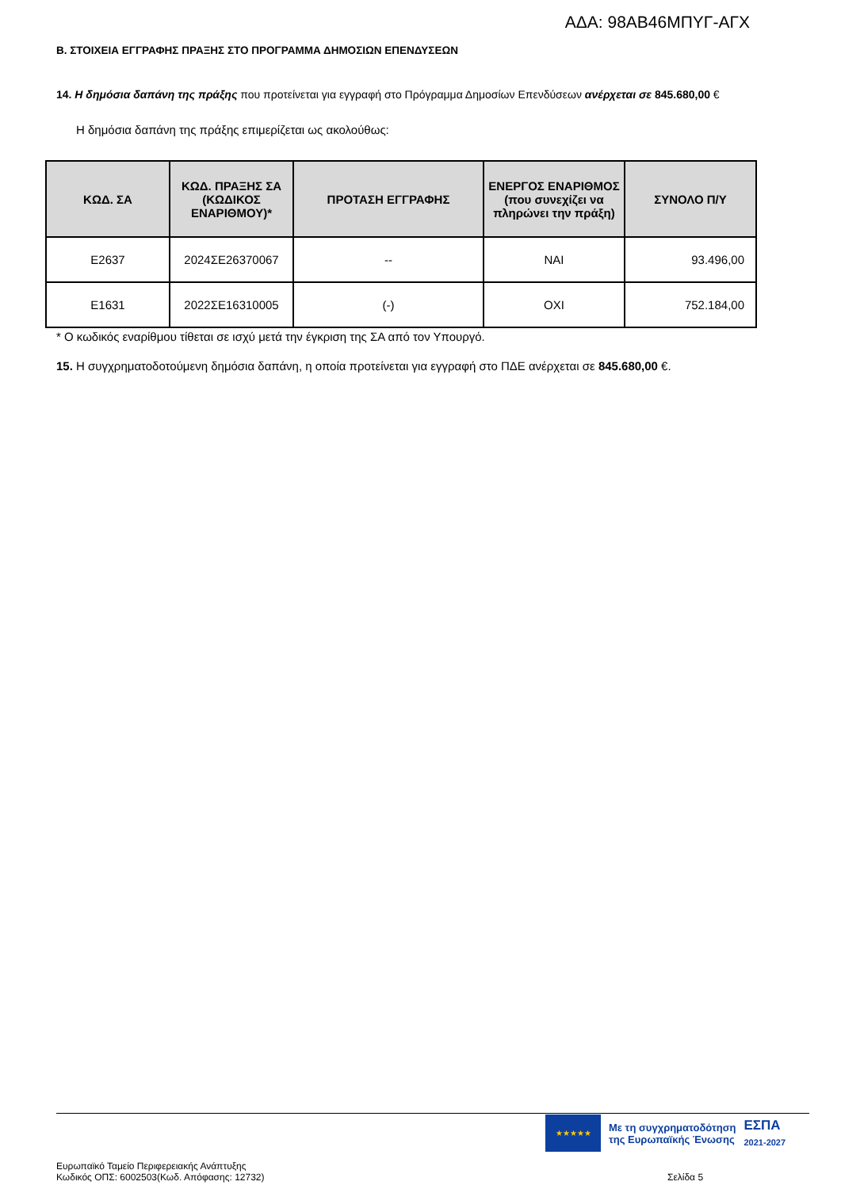ΑΔΑ: 98ΑΒ46ΜΠΥΓ-ΑΓΧ
Β. ΣΤΟΙΧΕΙΑ ΕΓΓΡΑΦΗΣ ΠΡΑΞΗΣ ΣΤΟ ΠΡΟΓΡΑΜΜΑ ΔΗΜΟΣΙΩΝ ΕΠΕΝΔΥΣΕΩΝ
14. Η δημόσια δαπάνη της πράξης που προτείνεται για εγγραφή στο Πρόγραμμα Δημοσίων Επενδύσεων ανέρχεται σε 845.680,00 €
Η δημόσια δαπάνη της πράξης επιμερίζεται ως ακολούθως:
| ΚΩΔ. ΣΑ | ΚΩΔ. ΠΡΑΞΗΣ ΣΑ (ΚΩΔΙΚΟΣ ΕΝΑΡΙΘΜΟΥ)* | ΠΡΟΤΑΣΗ ΕΓΓΡΑΦΗΣ | ΕΝΕΡΓΟΣ ΕΝΑΡΙΘΜΟΣ (που συνεχίζει να πληρώνει την πράξη) | ΣΥΝΟΛΟ Π/Υ |
| --- | --- | --- | --- | --- |
| E2637 | 2024ΣΕ26370067 | -- | ΝΑΙ | 93.496,00 |
| E1631 | 2022ΣΕ16310005 | (-) | ΟΧΙ | 752.184,00 |
* Ο κωδικός εναρίθμου τίθεται σε ισχύ μετά την έγκριση της ΣΑ από τον Υπουργό.
15. Η συγχρηματοδοτούμενη δημόσια δαπάνη, η οποία προτείνεται για εγγραφή στο ΠΔΕ ανέρχεται σε 845.680,00 €.
★★★★★
Με τη συγχρηματοδότηση
της Ευρωπαϊκής Ένωσης
ΕΣΠΑ
2021-2027
Ευρωπαϊκό Ταμείο Περιφερειακής Ανάπτυξης
Κωδικός ΟΠΣ: 6002503(Κωδ. Απόφασης: 12732)
Σελίδα 5